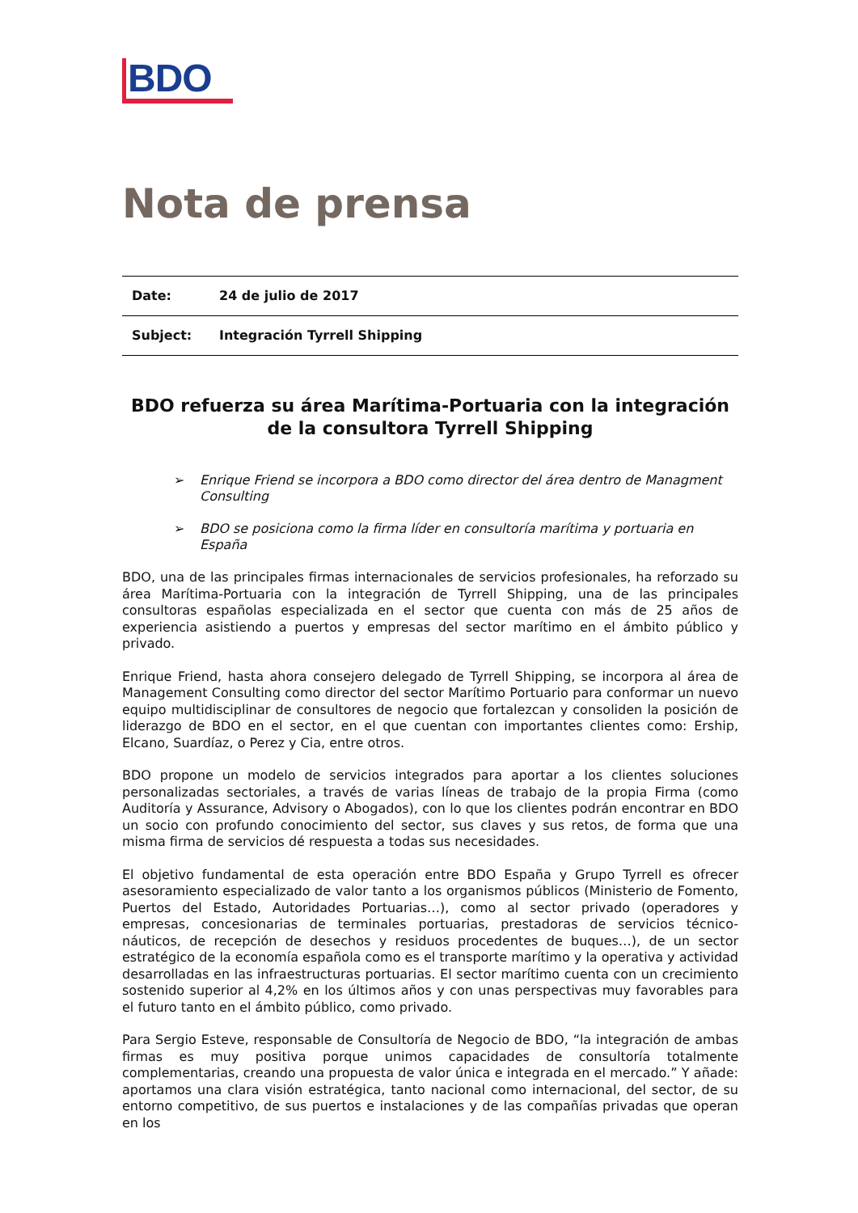BDO
Nota de prensa
| Date: | 24 de julio de 2017 |
| Subject: | Integración Tyrrell Shipping |
BDO refuerza su área Marítima-Portuaria con la integración de la consultora Tyrrell Shipping
➢ Enrique Friend se incorpora a BDO como director del área dentro de Managment Consulting
➢ BDO se posiciona como la firma líder en consultoría marítima y portuaria en España
BDO, una de las principales firmas internacionales de servicios profesionales, ha reforzado su área Marítima-Portuaria con la integración de Tyrrell Shipping, una de las principales consultoras españolas especializada en el sector que cuenta con más de 25 años de experiencia asistiendo a puertos y empresas del sector marítimo en el ámbito público y privado.
Enrique Friend, hasta ahora consejero delegado de Tyrrell Shipping, se incorpora al área de Management Consulting como director del sector Marítimo Portuario para conformar un nuevo equipo multidisciplinar de consultores de negocio que fortalezcan y consoliden la posición de liderazgo de BDO en el sector, en el que cuentan con importantes clientes como: Ership, Elcano, Suardíaz, o Perez y Cia, entre otros.
BDO propone un modelo de servicios integrados para aportar a los clientes soluciones personalizadas sectoriales, a través de varias líneas de trabajo de la propia Firma (como Auditoría y Assurance, Advisory o Abogados), con lo que los clientes podrán encontrar en BDO un socio con profundo conocimiento del sector, sus claves y sus retos, de forma que una misma firma de servicios dé respuesta a todas sus necesidades.
El objetivo fundamental de esta operación entre BDO España y Grupo Tyrrell es ofrecer asesoramiento especializado de valor tanto a los organismos públicos (Ministerio de Fomento, Puertos del Estado, Autoridades Portuarias…), como al sector privado (operadores y empresas, concesionarias de terminales portuarias, prestadoras de servicios técnico- náuticos, de recepción de desechos y residuos procedentes de buques…), de un sector estratégico de la economía española como es el transporte marítimo y la operativa y actividad desarrolladas en las infraestructuras portuarias. El sector marítimo cuenta con un crecimiento sostenido superior al 4,2% en los últimos años y con unas perspectivas muy favorables para el futuro tanto en el ámbito público, como privado.
Para Sergio Esteve, responsable de Consultoría de Negocio de BDO, “la integración de ambas firmas es muy positiva porque unimos capacidades de consultoría totalmente complementarias, creando una propuesta de valor única e integrada en el mercado.” Y añade: aportamos una clara visión estratégica, tanto nacional como internacional, del sector, de su entorno competitivo, de sus puertos e instalaciones y de las compañías privadas que operan en los